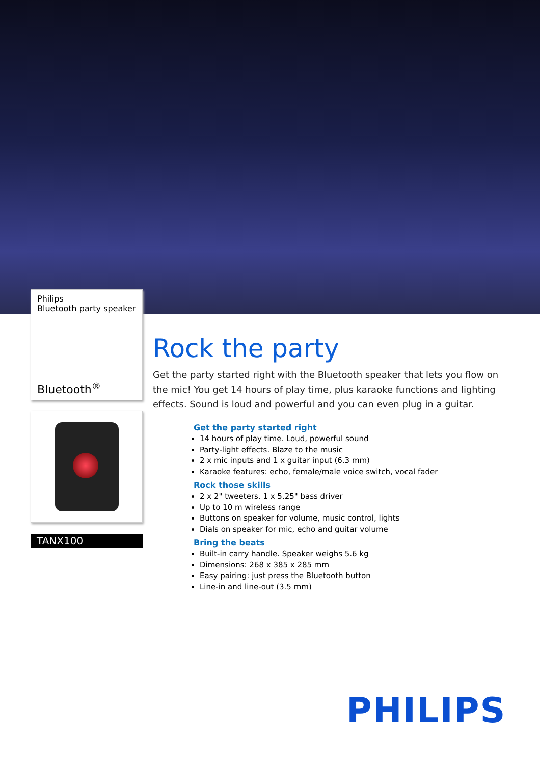Philips
Bluetooth party speaker
Bluetooth<sup>®</sup>
TANX100
Rock the party
Get the party started right with the Bluetooth speaker that lets you flow on the mic! You get 14 hours of play time, plus karaoke functions and lighting effects. Sound is loud and powerful and you can even plug in a guitar.
Get the party started right
14 hours of play time. Loud, powerful sound
Party-light effects. Blaze to the music
2 x mic inputs and 1 x guitar input (6.3 mm)
Karaoke features: echo, female/male voice switch, vocal fader
Rock those skills
2 x 2" tweeters. 1 x 5.25" bass driver
Up to 10 m wireless range
Buttons on speaker for volume, music control, lights
Dials on speaker for mic, echo and guitar volume
Bring the beats
Built-in carry handle. Speaker weighs 5.6 kg
Dimensions: 268 x 385 x 285 mm
Easy pairing: just press the Bluetooth button
Line-in and line-out (3.5 mm)
PHILIPS